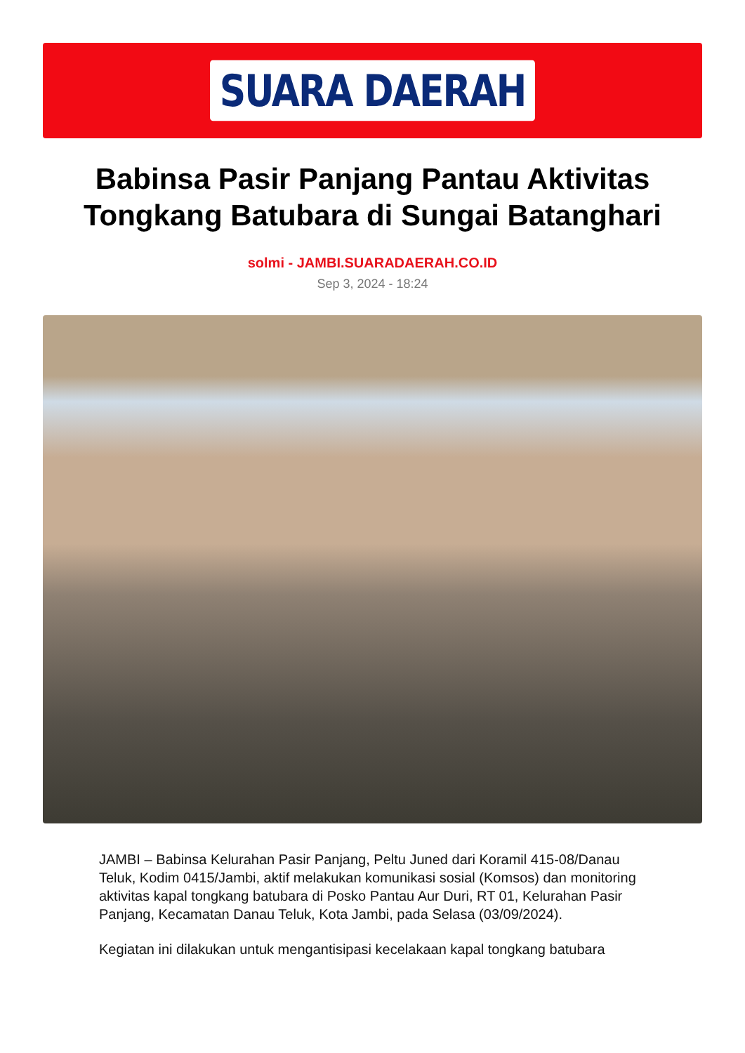SUARA DAERAH
Babinsa Pasir Panjang Pantau Aktivitas Tongkang Batubara di Sungai Batanghari
solmi - JAMBI.SUARADAERAH.CO.ID
Sep 3, 2024 - 18:24
JAMBI – Babinsa Kelurahan Pasir Panjang, Peltu Juned dari Koramil 415-08/Danau Teluk, Kodim 0415/Jambi, aktif melakukan komunikasi sosial (Komsos) dan monitoring aktivitas kapal tongkang batubara di Posko Pantau Aur Duri, RT 01, Kelurahan Pasir Panjang, Kecamatan Danau Teluk, Kota Jambi, pada Selasa (03/09/2024).
Kegiatan ini dilakukan untuk mengantisipasi kecelakaan kapal tongkang batubara